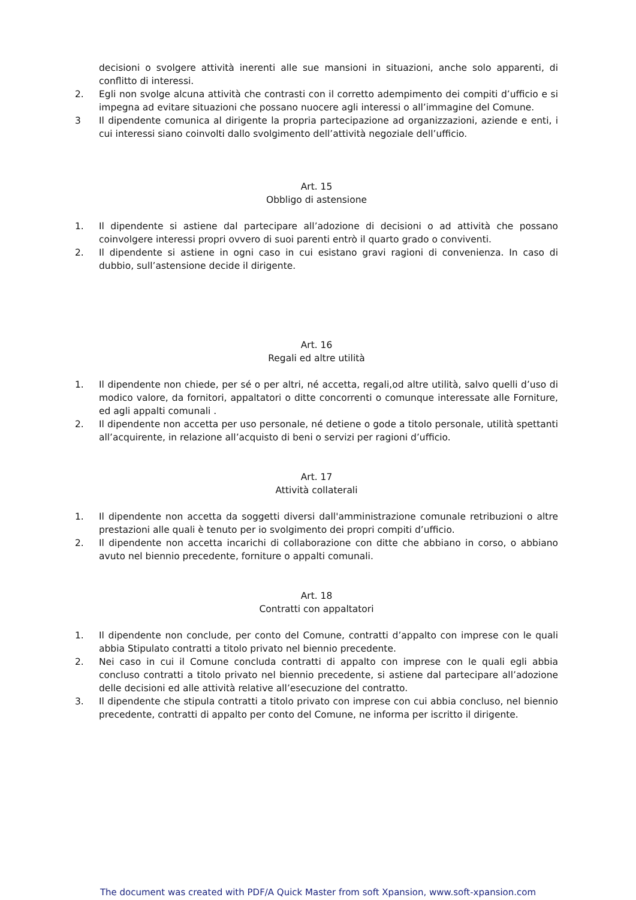decisioni o svolgere attività inerenti alle sue mansioni in situazioni, anche solo apparenti, di conflitto di interessi.
2. Egli non svolge alcuna attività che contrasti con il corretto adempimento dei compiti d’ufficio e si impegna ad evitare situazioni che possano nuocere agli interessi o all’immagine del Comune.
3 Il dipendente comunica al dirigente la propria partecipazione ad organizzazioni, aziende e enti, i cui interessi siano coinvolti dallo svolgimento dell’attività negoziale dell’ufficio.
Art. 15
Obbligo di astensione
1. Il dipendente si astiene dal partecipare all’adozione di decisioni o ad attività che possano coinvolgere interessi propri ovvero di suoi parenti entrò il quarto grado o conviventi.
2. Il dipendente si astiene in ogni caso in cui esistano gravi ragioni di convenienza. In caso di dubbio, sull’astensione decide il dirigente.
Art. 16
Regali ed altre utilità
1. Il dipendente non chiede, per sé o per altri, né accetta, regali,od altre utilità, salvo quelli d’uso di modico valore, da fornitori, appaltatori o ditte concorrenti o comunque interessate alle Forniture, ed agli appalti comunali .
2. Il dipendente non accetta per uso personale, né detiene o gode a titolo personale, utilità spettanti all’acquirente, in relazione all’acquisto di beni o servizi per ragioni d’ufficio.
Art. 17
Attività collaterali
1. Il dipendente non accetta da soggetti diversi dall'amministrazione comunale retribuzioni o altre prestazioni alle quali è tenuto per io svolgimento dei propri compiti d’ufficio.
2. Il dipendente non accetta incarichi di collaborazione con ditte che abbiano in corso, o abbiano avuto nel biennio precedente, forniture o appalti comunali.
Art. 18
Contratti con appaltatori
1. Il dipendente non conclude, per conto del Comune, contratti d’appalto con imprese con le quali abbia Stipulato contratti a titolo privato nel biennio precedente.
2. Nei caso in cui il Comune concluda contratti di appalto con imprese con le quali egli abbia concluso contratti a titolo privato nel biennio precedente, si astiene dal partecipare all’adozione delle decisioni ed alle attività relative all’esecuzione del contratto.
3. Il dipendente che stipula contratti a titolo privato con imprese con cui abbia concluso, nel biennio precedente, contratti di appalto per conto del Comune, ne informa per iscritto il dirigente.
The document was created with PDF/A Quick Master from soft Xpansion, www.soft-xpansion.com